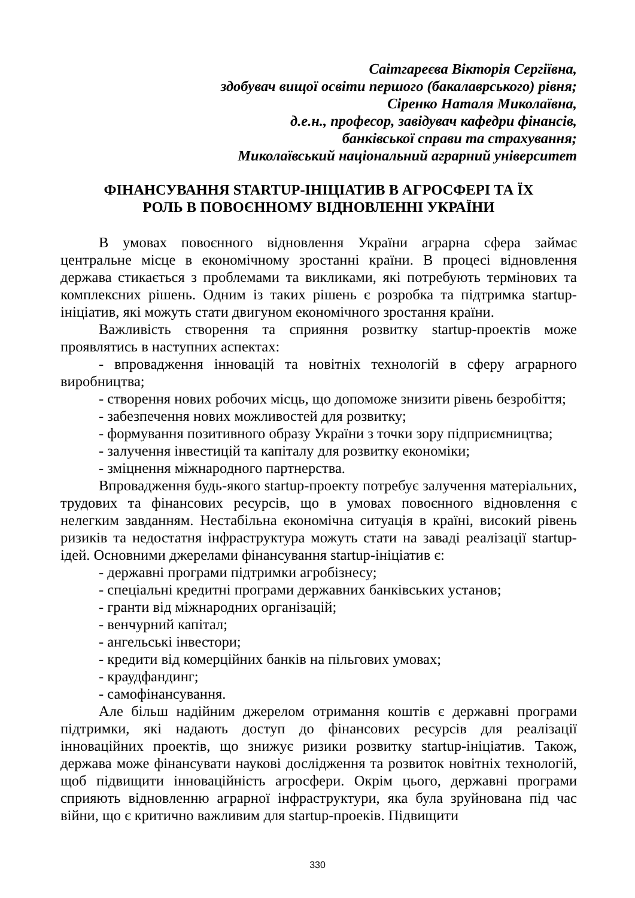Саітгареєва Вікторія Сергіївна,
здобувач вищої освіти першого (бакалаврського) рівня;
Сіренко Наталя Миколаївна,
д.е.н., професор, завідувач кафедри фінансів,
банківської справи та страхування;
Миколаївський національний аграрний університет
ФІНАНСУВАННЯ STARTUP-ІНІЦІАТИВ В АГРОСФЕРІ ТА ЇХ
РОЛЬ В ПОВОЄННОМУ ВІДНОВЛЕННІ УКРАЇНИ
В умовах повоєнного відновлення України аграрна сфера займає центральне місце в економічному зростанні країни. В процесі відновлення держава стикається з проблемами та викликами, які потребують термінових та комплексних рішень. Одним із таких рішень є розробка та підтримка startup-ініціатив, які можуть стати двигуном економічного зростання країни.
Важливість створення та сприяння розвитку startup-проектів може проявлятись в наступних аспектах:
- впровадження інновацій та новітніх технологій в сферу аграрного виробництва;
- створення нових робочих місць, що допоможе знизити рівень безробіття;
- забезпечення нових можливостей для розвитку;
- формування позитивного образу України з точки зору підприємництва;
- залучення інвестицій та капіталу для розвитку економіки;
- зміцнення міжнародного партнерства.
Впровадження будь-якого startup-проекту потребує залучення матеріальних, трудових та фінансових ресурсів, що в умовах повоєнного відновлення є нелегким завданням. Нестабільна економічна ситуація в країні, високий рівень ризиків та недостатня інфраструктура можуть стати на заваді реалізації startup-ідей. Основними джерелами фінансування startup-ініціатив є:
- державні програми підтримки агробізнесу;
- спеціальні кредитні програми державних банківських установ;
- гранти від міжнародних організацій;
- венчурний капітал;
- ангельські інвестори;
- кредити від комерційних банків на пільгових умовах;
- краудфандинг;
- самофінансування.
Але більш надійним джерелом отримання коштів є державні програми підтримки, які надають доступ до фінансових ресурсів для реалізації інноваційних проектів, що знижує ризики розвитку startup-ініціатив. Також, держава може фінансувати наукові дослідження та розвиток новітніх технологій, щоб підвищити інноваційність агросфери. Окрім цього, державні програми сприяють відновленню аграрної інфраструктури, яка була зруйнована під час війни, що є критично важливим для startup-проеків. Підвищити
330